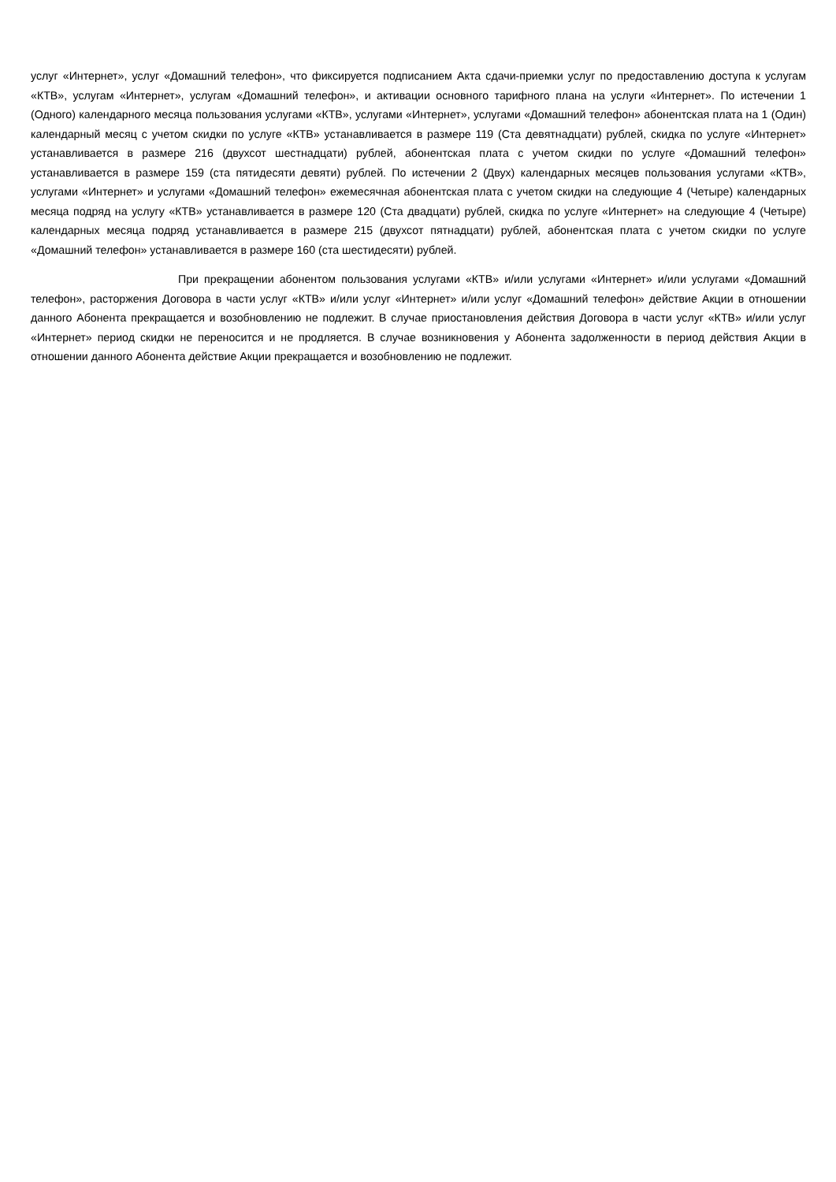услуг «Интернет», услуг «Домашний телефон», что фиксируется подписанием Акта сдачи-приемки услуг по предоставлению доступа к услугам «КТВ», услугам «Интернет», услугам «Домашний телефон», и активации основного тарифного плана на услуги «Интернет». По истечении 1 (Одного) календарного месяца пользования услугами «КТВ», услугами «Интернет», услугами «Домашний телефон» абонентская плата на 1 (Один) календарный месяц с учетом скидки по услуге «КТВ» устанавливается в размере 119 (Ста девятнадцати) рублей, скидка по услуге «Интернет» устанавливается в размере 216 (двухсот шестнадцати) рублей, абонентская плата с учетом скидки по услуге «Домашний телефон» устанавливается в размере 159 (ста пятидесяти девяти) рублей. По истечении 2 (Двух) календарных месяцев пользования услугами «КТВ», услугами «Интернет» и услугами «Домашний телефон» ежемесячная абонентская плата с учетом скидки на следующие 4 (Четыре) календарных месяца подряд на услугу «КТВ» устанавливается в размере 120 (Ста двадцати) рублей, скидка по услуге «Интернет» на следующие 4 (Четыре) календарных месяца подряд устанавливается в размере 215 (двухсот пятнадцати) рублей, абонентская плата с учетом скидки по услуге «Домашний телефон» устанавливается в размере 160 (ста шестидесяти) рублей.
При прекращении абонентом пользования услугами «КТВ» и/или услугами «Интернет» и/или услугами «Домашний телефон», расторжения Договора в части услуг «КТВ» и/или услуг «Интернет» и/или услуг «Домашний телефон» действие Акции в отношении данного Абонента прекращается и возобновлению не подлежит. В случае приостановления действия Договора в части услуг «КТВ» и/или услуг «Интернет» период скидки не переносится и не продляется. В случае возникновения у Абонента задолженности в период действия Акции в отношении данного Абонента действие Акции прекращается и возобновлению не подлежит.